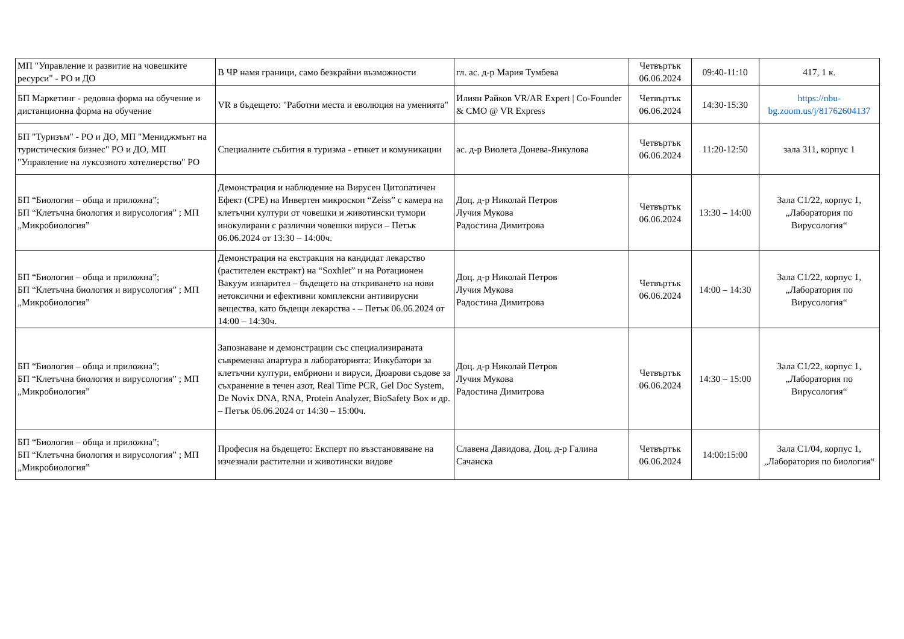| МП "Управление и развитие на човешките ресурси" - РО и ДО | В ЧР намя граници, само безкрайни възможности | гл. ас. д-р Мария Тумбева | Четвъртък 06.06.2024 | 09:40-11:10 | 417, 1 к. |
| БП Маркетинг - редовна форма на обучение и дистанционна форма на обучение | VR в бъдещето: "Работни места и еволюция на уменията" | Илиян Райков VR/AR Expert / Co-Founder & CMO @ VR Express | Четвъртък 06.06.2024 | 14:30-15:30 | https://nbu-bg.zoom.us/j/81762604137 |
| БП "Туризъм" - РО и ДО, МП "Мениджмънт на туристическия бизнес" РО и ДО, МП "Управление на луксозното хотелиерство" РО | Специалните събития в туризма - етикет и комуникации | ас. д-р Виолета Донева-Янкулова | Четвъртък 06.06.2024 | 11:20-12:50 | зала 311, корпус 1 |
| БП “Биология – обща и приложна”; БП “Клетъчна биология и вирусология” ; МП „Микробиология” | Демонстрация и наблюдение на Вирусен Цитопатичен Ефект (CPE) на Инвертен микроскоп “Zeiss” с камера на клетъчни култури от човешки и животински тумори инокулирани с различни човешки вируси – Петък 06.06.2024 от 13:30 – 14:00ч. | Доц. д-р Николай Петров Лучия Мукова Радостина Димитрова | Четвъртък 06.06.2024 | 13:30 – 14:00 | Зала С1/22, корпус 1, „Лаборатория по Вирусология“ |
| БП “Биология – обща и приложна”; БП “Клетъчна биология и вирусология” ; МП „Микробиология” | Демонстрация на екстракция на кандидат лекарство (растителен екстракт) на “Soxhlet” и на Ротационен Вакуум изпарител – бъдещето на откриването на нови нетоксични и ефективни комплексни антивирусни вещества, като бъдещи лекарства - – Петък 06.06.2024 от 14:00 – 14:30ч. | Доц. д-р Николай Петров Лучия Мукова Радостина Димитрова | Четвъртък 06.06.2024 | 14:00 – 14:30 | Зала С1/22, корпус 1, „Лаборатория по Вирусология“ |
| БП “Биология – обща и приложна”; БП “Клетъчна биология и вирусология” ; МП „Микробиология” | Запознаване и демонстрации със специализираната съвременна апартура в лабораторията: Инкубатори за клетъчни култури, ембриони и вируси, Дюарови съдове за съхранение в течен азот, Real Time PCR, Gel Doc System, De Novix DNA, RNA, Protein Analyzer, BioSafety Box и др. – Петък 06.06.2024 от 14:30 – 15:00ч. | Доц. д-р Николай Петров Лучия Мукова Радостина Димитрова | Четвъртък 06.06.2024 | 14:30 – 15:00 | Зала С1/22, корпус 1, „Лаборатория по Вирусология“ |
| БП “Биология – обща и приложна”; БП “Клетъчна биология и вирусология” ; МП „Микробиология” | Професия на бъдещето: Експерт по възстановяване на изчезнали растителни и животински видове | Славена Давидова, Доц. д-р Галина Сачанска | Четвъртък 06.06.2024 | 14:00:15:00 | Зала С1/04, корпус 1, „Лаборатория по биология“ |